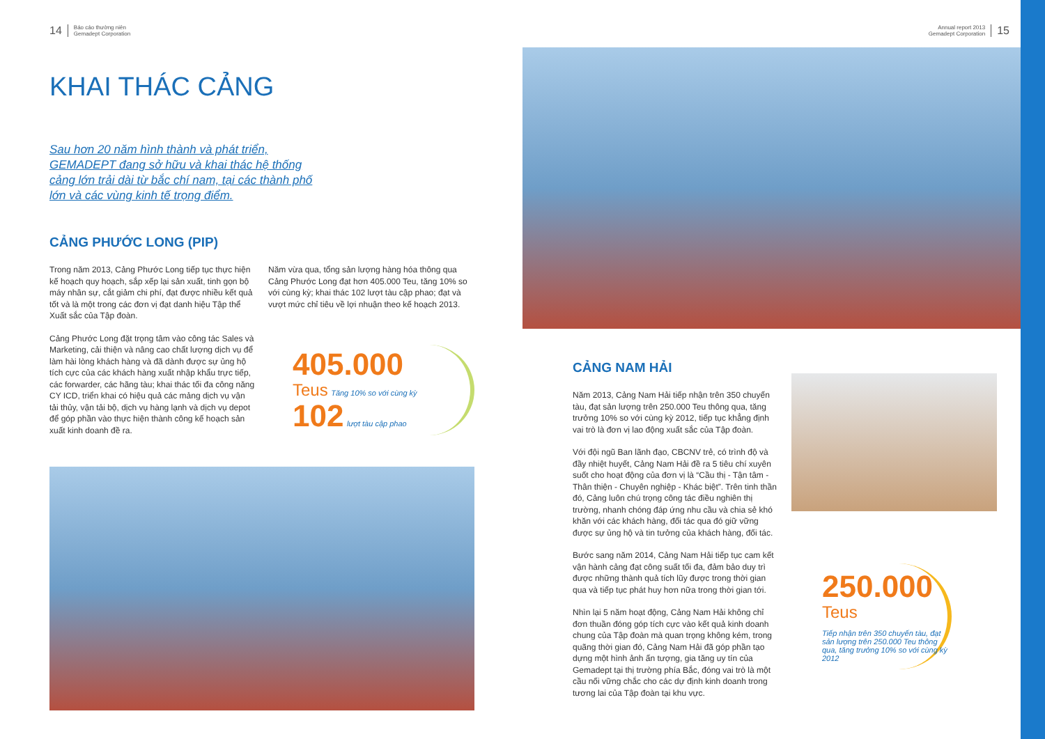14 Báo cáo thường niên
Gemadept Corporation
KHAI THÁC CẢNG
Sau hơn 20 năm hình thành và phát triển, GEMADEPT đang sở hữu và khai thác hệ thống cảng lớn trải dài từ bắc chí nam, tại các thành phố lớn và các vùng kinh tế trọng điểm.
CẢNG PHƯỚC LONG (PIP)
Trong năm 2013, Cảng Phước Long tiếp tục thực hiện kế hoạch quy hoạch, sắp xếp lại sản xuất, tinh gọn bộ máy nhân sự, cắt giảm chi phí, đạt được nhiều kết quả tốt và là một trong các đơn vị đạt danh hiệu Tập thể Xuất sắc của Tập đoàn.
Cảng Phước Long đặt trọng tâm vào công tác Sales và Marketing, cải thiện và nâng cao chất lượng dịch vụ để làm hài lòng khách hàng và đã dành được sự ủng hộ tích cực của các khách hàng xuất nhập khẩu trực tiếp, các forwarder, các hãng tàu; khai thác tối đa công năng CY ICD, triển khai có hiệu quả các mảng dịch vụ vận tải thủy, vận tải bộ, dịch vụ hàng lạnh và dịch vụ depot để góp phần vào thực hiện thành công kế hoạch sản xuất kinh doanh đề ra.
Năm vừa qua, tổng sản lượng hàng hóa thông qua Cảng Phước Long đạt hơn 405.000 Teu, tăng 10% so với cùng kỳ; khai thác 102 lượt tàu cập phao; đạt và vượt mức chỉ tiêu về lợi nhuận theo kế hoạch 2013.
405.000
Teus Tăng 10% so với cùng kỳ
102 lượt tàu cập phao
Annual report 2013
Gemadept Corporation 15
CẢNG NAM HẢI
Năm 2013, Cảng Nam Hải tiếp nhận trên 350 chuyến tàu, đạt sản lượng trên 250.000 Teu thông qua, tăng trưởng 10% so với cùng kỳ 2012, tiếp tục khẳng định vai trò là đơn vị lao động xuất sắc của Tập đoàn.
Với đội ngũ Ban lãnh đạo, CBCNV trẻ, có trình độ và đầy nhiệt huyết, Cảng Nam Hải đề ra 5 tiêu chí xuyên suốt cho hoạt động của đơn vị là “Cầu thị - Tận tâm - Thân thiện - Chuyên nghiệp - Khác biệt”. Trên tinh thần đó, Cảng luôn chú trọng công tác điều nghiên thị trường, nhanh chóng đáp ứng nhu cầu và chia sẻ khó khăn với các khách hàng, đối tác qua đó giữ vững được sự ủng hộ và tin tưởng của khách hàng, đối tác.
Bước sang năm 2014, Cảng Nam Hải tiếp tục cam kết vận hành cảng đạt công suất tối đa, đảm bảo duy trì được những thành quả tích lũy được trong thời gian qua và tiếp tục phát huy hơn nữa trong thời gian tới.
Nhìn lại 5 năm hoạt động, Cảng Nam Hải không chỉ đơn thuần đóng góp tích cực vào kết quả kinh doanh chung của Tập đoàn mà quan trọng không kém, trong quãng thời gian đó, Cảng Nam Hải đã góp phần tạo dựng một hình ảnh ấn tượng, gia tăng uy tín của Gemadept tại thị trường phía Bắc, đóng vai trò là một cầu nối vững chắc cho các dự định kinh doanh trong tương lai của Tập đoàn tại khu vực.
250.000
Teus
Tiếp nhận trên 350 chuyến tàu, đạt sản lượng trên 250.000 Teu thông qua, tăng trưởng 10% so với cùng kỳ 2012